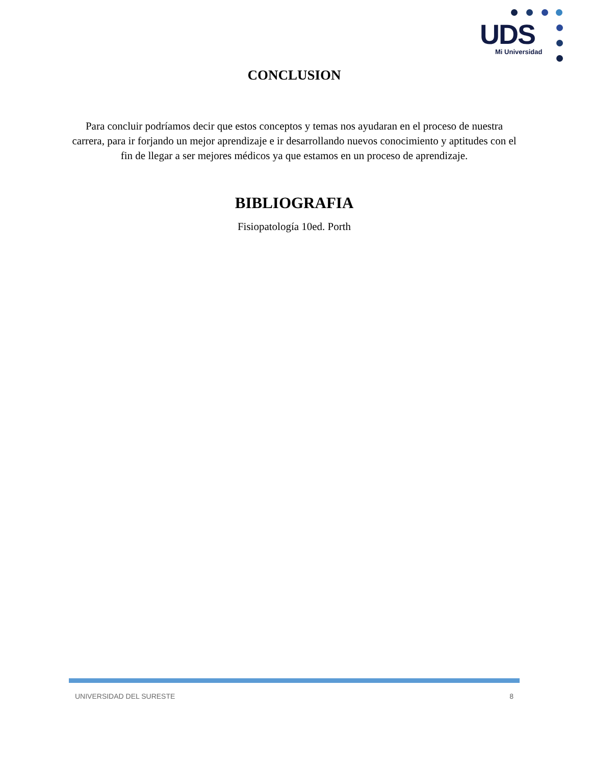UDS
Mi Universidad
CONCLUSION
Para concluir podríamos decir que estos conceptos y temas nos ayudaran en el proceso de nuestra carrera, para ir forjando un mejor aprendizaje e ir desarrollando nuevos conocimiento y aptitudes con el fin de llegar a ser mejores médicos ya que estamos en un proceso de aprendizaje.
BIBLIOGRAFIA
Fisiopatología 10ed. Porth
UNIVERSIDAD DEL SURESTE 8